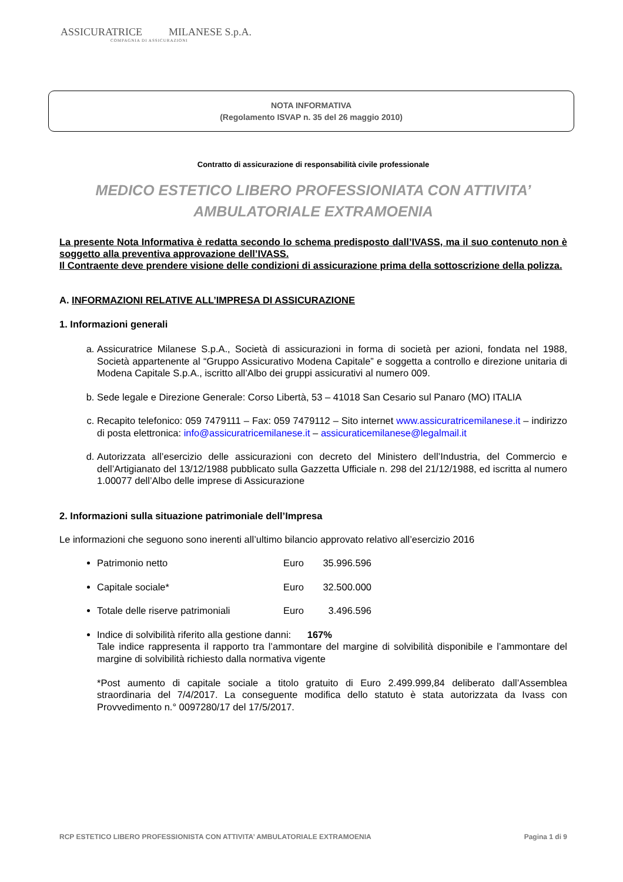ASSICURATRICE MILANESE S.p.A.
COMPAGNIA DI ASSICURAZIONI
NOTA INFORMATIVA
(Regolamento ISVAP n. 35 del 26 maggio 2010)
Contratto di assicurazione di responsabilità civile professionale
MEDICO ESTETICO LIBERO PROFESSIONIATA CON ATTIVITA’
AMBULATORIALE EXTRAMOENIA
La presente Nota Informativa è redatta secondo lo schema predisposto dall’IVASS, ma il suo contenuto non è soggetto alla preventiva approvazione dell’IVASS.
Il Contraente deve prendere visione delle condizioni di assicurazione prima della sottoscrizione della polizza.
A. INFORMAZIONI RELATIVE ALL’IMPRESA DI ASSICURAZIONE
1. Informazioni generali
a. Assicuratrice Milanese S.p.A., Società di assicurazioni in forma di società per azioni, fondata nel 1988, Società appartenente al “Gruppo Assicurativo Modena Capitale” e soggetta a controllo e direzione unitaria di Modena Capitale S.p.A., iscritto all’Albo dei gruppi assicurativi al numero 009.
b. Sede legale e Direzione Generale: Corso Libertà, 53 – 41018 San Cesario sul Panaro (MO) ITALIA
c. Recapito telefonico: 059 7479111 – Fax: 059 7479112 – Sito internet www.assicuratricemilanese.it – indirizzo di posta elettronica: info@assicuratricemilanese.it – assicuraticemilanese@legalmail.it
d. Autorizzata all’esercizio delle assicurazioni con decreto del Ministero dell’Industria, del Commercio e dell’Artigianato del 13/12/1988 pubblicato sulla Gazzetta Ufficiale n. 298 del 21/12/1988, ed iscritta al numero 1.00077 dell’Albo delle imprese di Assicurazione
2. Informazioni sulla situazione patrimoniale dell’Impresa
Le informazioni che seguono sono inerenti all’ultimo bilancio approvato relativo all’esercizio 2016
Patrimonio netto Euro 35.996.596
Capitale sociale* Euro 32.500.000
Totale delle riserve patrimoniali Euro 3.496.596
Indice di solvibilità riferito alla gestione danni: 167%
Tale indice rappresenta il rapporto tra l’ammontare del margine di solvibilità disponibile e l’ammontare del margine di solvibilità richiesto dalla normativa vigente
*Post aumento di capitale sociale a titolo gratuito di Euro 2.499.999,84 deliberato dall’Assemblea straordinaria del 7/4/2017. La conseguente modifica dello statuto è stata autorizzata da Ivass con Provvedimento n.° 0097280/17 del 17/5/2017.
RCP ESTETICO LIBERO PROFESSIONISTA CON ATTIVITA’ AMBULATORIALE EXTRAMOENIA Pagina 1 di 9